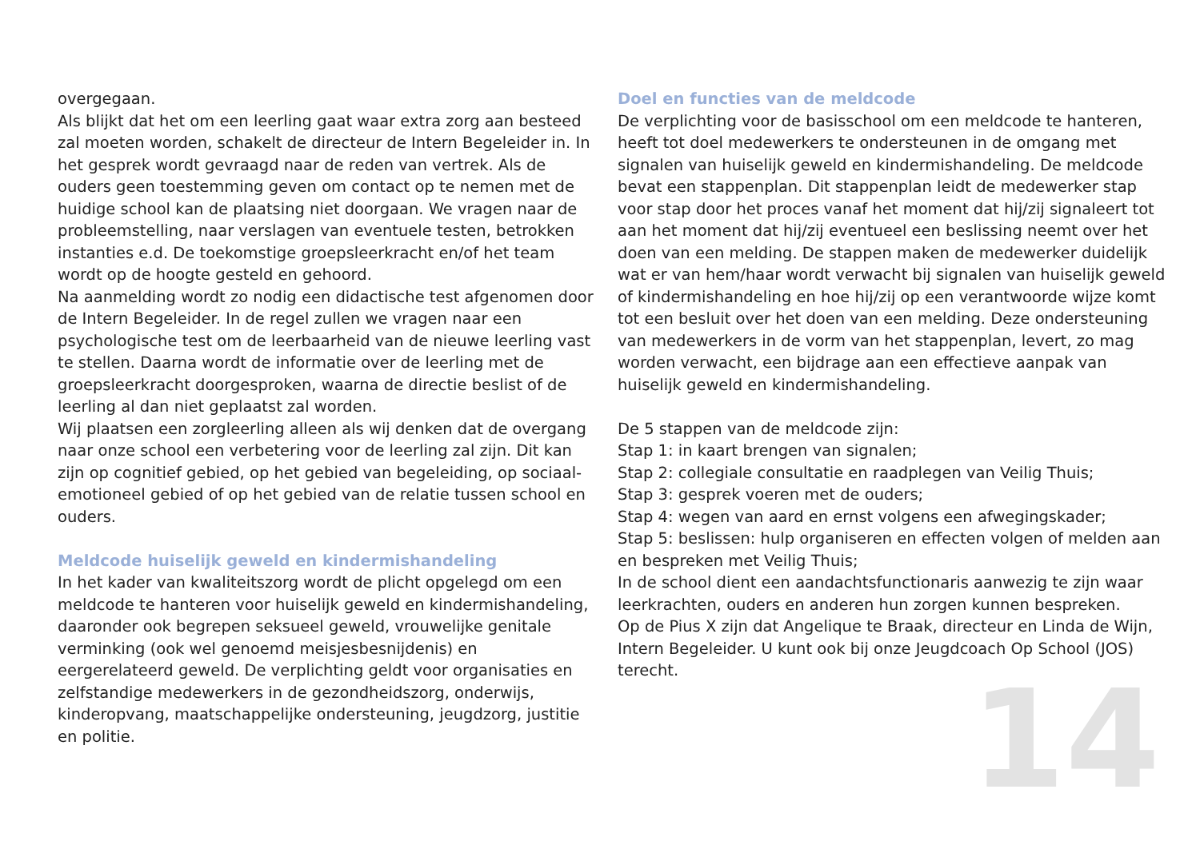overgegaan.
Als blijkt dat het om een leerling gaat waar extra zorg aan besteed zal moeten worden, schakelt de directeur de Intern Begeleider in. In het gesprek wordt gevraagd naar de reden van vertrek. Als de ouders geen toestemming geven om contact op te nemen met de huidige school kan de plaatsing niet doorgaan. We vragen naar de probleemstelling, naar verslagen van eventuele testen, betrokken instanties e.d. De toekomstige groepsleerkracht en/of het team wordt op de hoogte gesteld en gehoord.
Na aanmelding wordt zo nodig een didactische test afgenomen door de Intern Begeleider. In de regel zullen we vragen naar een psychologische test om de leerbaarheid van de nieuwe leerling vast te stellen. Daarna wordt de informatie over de leerling met de groepsleerkracht doorgesproken, waarna de directie beslist of de leerling al dan niet geplaatst zal worden.
Wij plaatsen een zorgleerling alleen als wij denken dat de overgang naar onze school een verbetering voor de leerling zal zijn. Dit kan zijn op cognitief gebied, op het gebied van begeleiding, op sociaal-emotioneel gebied of op het gebied van de relatie tussen school en ouders.
Meldcode huiselijk geweld en kindermishandeling
In het kader van kwaliteitszorg wordt de plicht opgelegd om een meldcode te hanteren voor huiselijk geweld en kindermishandeling, daaronder ook begrepen seksueel geweld, vrouwelijke genitale verminking (ook wel genoemd meisjesbesnijdenis) en eergerelateerd geweld. De verplichting geldt voor organisaties en zelfstandige medewerkers in de gezondheidszorg, onderwijs, kinderopvang, maatschappelijke ondersteuning, jeugdzorg, justitie en politie.
Doel en functies van de meldcode
De verplichting voor de basisschool om een meldcode te hanteren, heeft tot doel medewerkers te ondersteunen in de omgang met signalen van huiselijk geweld en kindermishandeling. De meldcode bevat een stappenplan. Dit stappenplan leidt de medewerker stap voor stap door het proces vanaf het moment dat hij/zij signaleert tot aan het moment dat hij/zij eventueel een beslissing neemt over het doen van een melding. De stappen maken de medewerker duidelijk wat er van hem/haar wordt verwacht bij signalen van huiselijk geweld of kindermishandeling en hoe hij/zij op een verantwoorde wijze komt tot een besluit over het doen van een melding. Deze ondersteuning van medewerkers in de vorm van het stappenplan, levert, zo mag worden verwacht, een bijdrage aan een effectieve aanpak van huiselijk geweld en kindermishandeling.
De 5 stappen van de meldcode zijn:
Stap 1: in kaart brengen van signalen;
Stap 2: collegiale consultatie en raadplegen van Veilig Thuis;
Stap 3: gesprek voeren met de ouders;
Stap 4: wegen van aard en ernst volgens een afwegingskader;
Stap 5: beslissen: hulp organiseren en effecten volgen of melden aan en bespreken met Veilig Thuis;
In de school dient een aandachtsfunctionaris aanwezig te zijn waar leerkrachten, ouders en anderen hun zorgen kunnen bespreken.
Op de Pius X zijn dat Angelique te Braak, directeur en Linda de Wijn, Intern Begeleider. U kunt ook bij onze Jeugdcoach Op School (JOS) terecht.
14